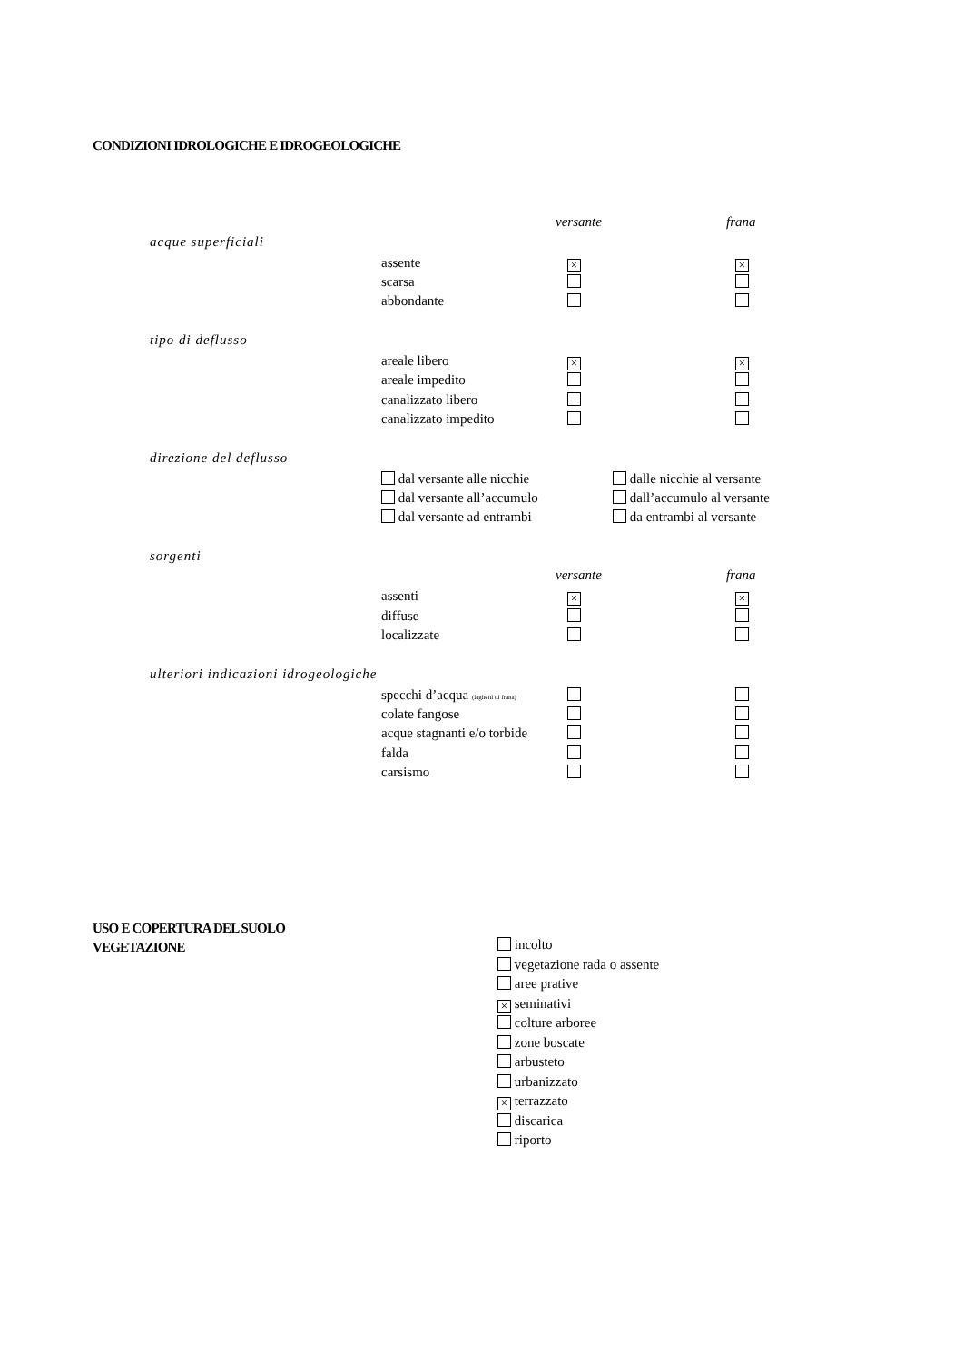CONDIZIONI IDROLOGICHE E IDROGEOLOGICHE
versante frana
acque superficiali
assente × ×
scarsa
abbondante
tipo di deflusso
areale libero × ×
areale impedito
canalizzato libero
canalizzato impedito
direzione del deflusso
dal versante alle nicchie
dal versante all’accumulo
dal versante ad entrambi
dalle nicchie al versante
dall’accumulo al versante
da entrambi al versante
sorgenti
versante frana
assenti × ×
diffuse
localizzate
ulteriori indicazioni idrogeologiche
specchi d’acqua (laghetti di frana)
colate fangose
acque stagnanti e/o torbide
falda
carsismo
USO E COPERTURA DEL SUOLO
VEGETAZIONE
incolto
vegetazione rada o assente
aree prative
× seminativi
colture arboree
zone boscate
arbusteto
urbanizzato
× terrazzato
discarica
riporto